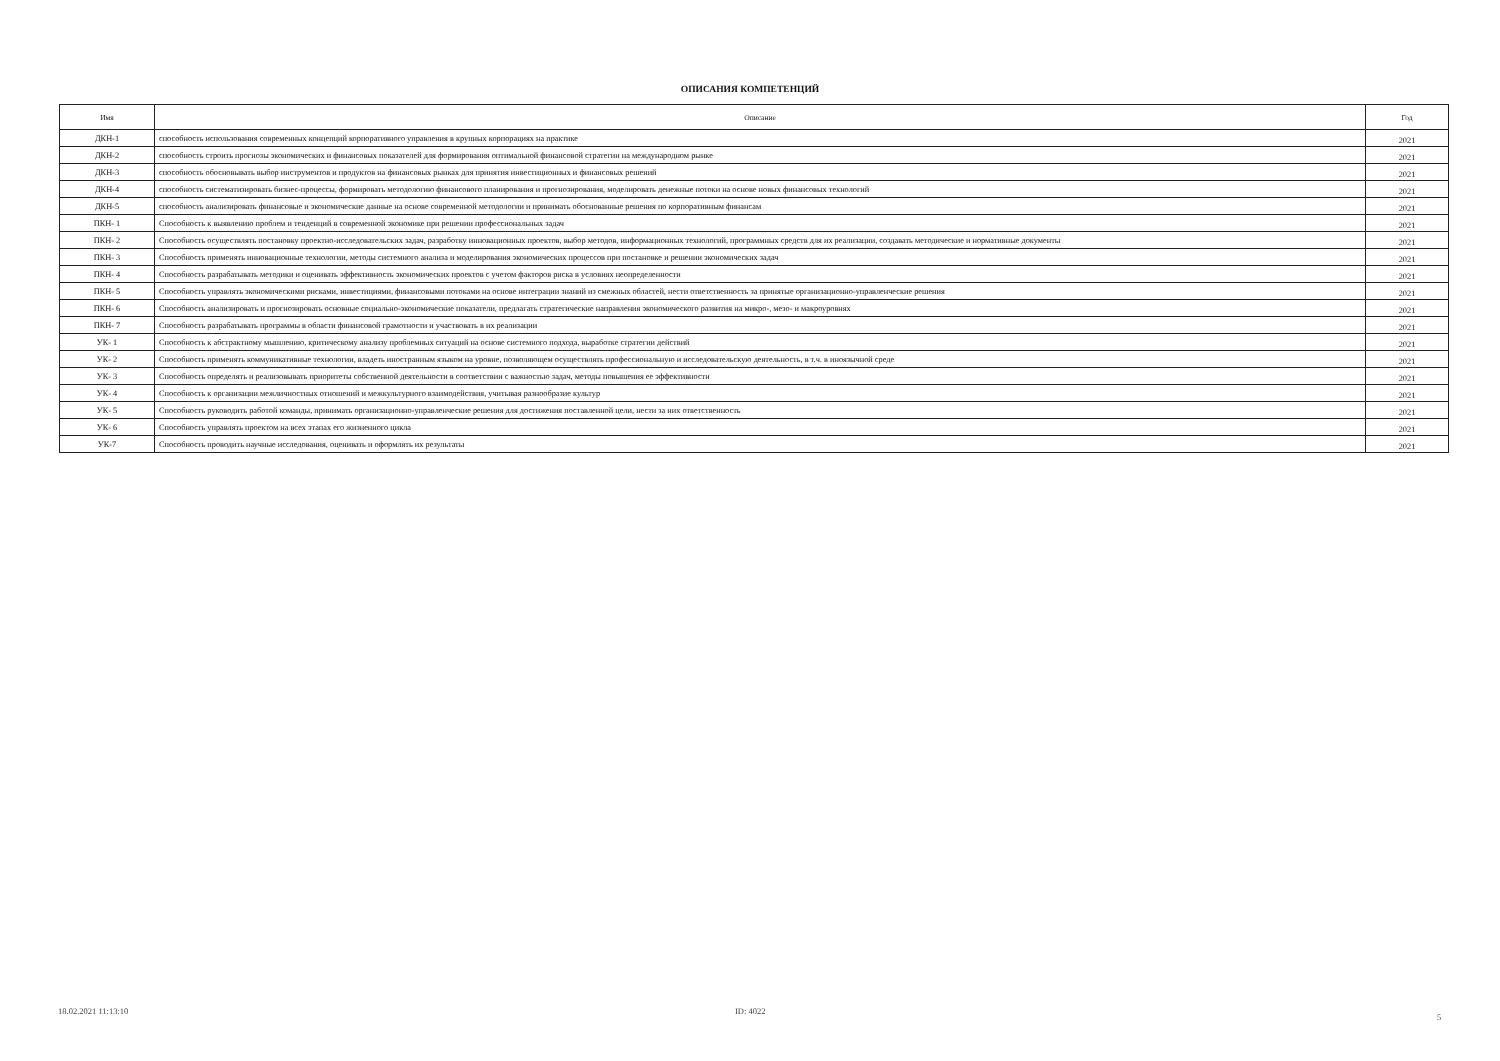ОПИСАНИЯ КОМПЕТЕНЦИЙ
| Имя | Описание | Год |
| --- | --- | --- |
| ДКН-1 | способность использования современных концепций корпоративного управления в крупных корпорациях на практике | 2021 |
| ДКН-2 | способность строить прогнозы экономических и финансовых показателей для формирования оптимальной финансовой стратегии на международном рынке | 2021 |
| ДКН-3 | способность обосновывать выбор инструментов и продуктов на финансовых рынках для принятия инвестиционных и финансовых решений | 2021 |
| ДКН-4 | способность систематизировать бизнес-процессы, формировать методологию финансового планирования и прогнозирования, моделировать денежные потоки на основе новых финансовых технологий | 2021 |
| ДКН-5 | способность анализировать финансовые и экономические данные на основе современной методологии и принимать обоснованные решения по корпоративным финансам | 2021 |
| ПКН- 1 | Способность к выявлению проблем и тенденций в современной экономике при решении профессиональных задач | 2021 |
| ПКН- 2 | Способность осуществлять постановку проектно-исследовательских задач, разработку инновационных проектов, выбор методов, информационных технологий, программных средств для их реализации, создавать методические и нормативные документы | 2021 |
| ПКН- 3 | Способность применять инновационные технологии, методы системного анализа и моделирования экономических процессов при постановке и решении экономических задач | 2021 |
| ПКН- 4 | Способность разрабатывать методики и оценивать эффективность экономических проектов с учетом факторов риска в условиях неопределенности | 2021 |
| ПКН- 5 | Способность управлять экономическими рисками, инвестициями, финансовыми потоками на основе интеграции знаний из смежных областей, нести ответственность за принятые организационно-управленческие решения | 2021 |
| ПКН- 6 | Способность анализировать и прогнозировать основные социально-экономические показатели, предлагать стратегические направления экономического развития на микро-, мезо- и макроуровнях | 2021 |
| ПКН- 7 | Способность разрабатывать программы в области финансовой грамотности и участвовать в их реализации | 2021 |
| УК- 1 | Способность к абстрактному мышлению, критическому анализу проблемных ситуаций на основе системного подхода, выработке стратегии действий | 2021 |
| УК- 2 | Способность применять коммуникативные технологии, владеть иностранным языком на уровне, позволяющем осуществлять профессиональную и исследовательскую деятельность, в т.ч. в иноязычной среде | 2021 |
| УК- 3 | Способность определять и реализовывать приоритеты собственной деятельности в соответствии с важностью задач, методы повышения ее эффективности | 2021 |
| УК- 4 | Способность к организации межличностных отношений и межкультурного взаимодействия, учитывая разнообразие культур | 2021 |
| УК- 5 | Способность руководить работой команды, принимать организационно-управленческие решения для достижения поставленной цели, нести за них ответственность | 2021 |
| УК- 6 | Способность управлять проектом на всех этапах его жизненного цикла | 2021 |
| УК-7 | Способность проводить научные исследования, оценивать и оформлять их результаты | 2021 |
18.02.2021 11:13:10 ID: 4022
5